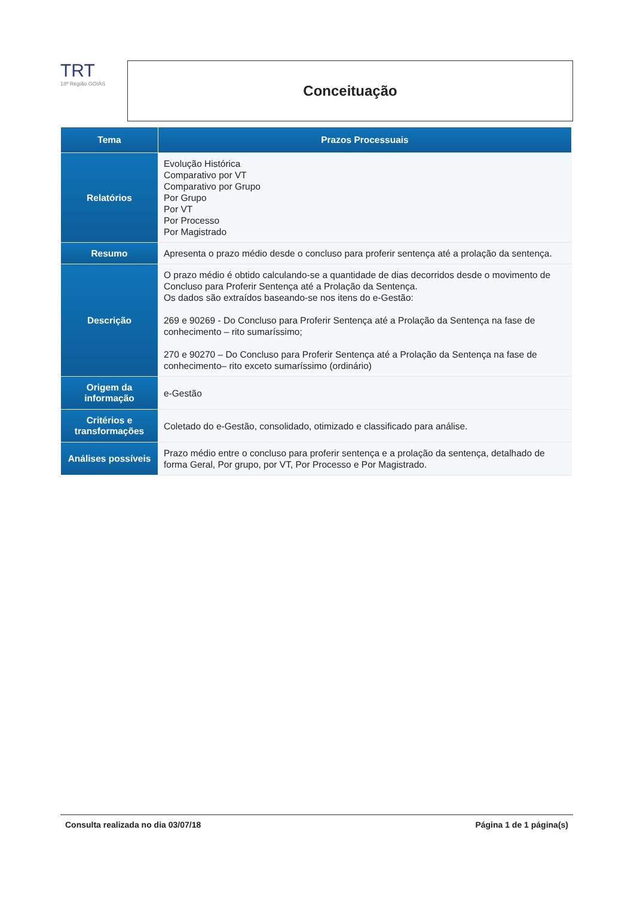TRT
18ª Região GOIÁS
Conceituação
| Tema | Prazos Processuais |
| --- | --- |
| Relatórios | Evolução Histórica Comparativo por VT Comparativo por Grupo Por Grupo Por VT Por Processo Por Magistrado |
| Resumo | Apresenta o prazo médio desde o concluso para proferir sentença até a prolação da sentença. |
| Descrição | O prazo médio é obtido calculando-se a quantidade de dias decorridos desde o movimento de Concluso para Proferir Sentença até a Prolação da Sentença. Os dados são extraídos baseando-se nos itens do e-Gestão: 269 e 90269 - Do Concluso para Proferir Sentença até a Prolação da Sentença na fase de conhecimento – rito sumaríssimo; 270 e 90270 – Do Concluso para Proferir Sentença até a Prolação da Sentença na fase de conhecimento– rito exceto sumaríssimo (ordinário) |
| Origem da informação | e-Gestão |
| Critérios e transformações | Coletado do e-Gestão, consolidado, otimizado e classificado para análise. |
| Análises possíveis | Prazo médio entre o concluso para proferir sentença e a prolação da sentença, detalhado de forma Geral, Por grupo, por VT, Por Processo e Por Magistrado. |
Consulta realizada no dia 03/07/18 Página 1 de 1 página(s)